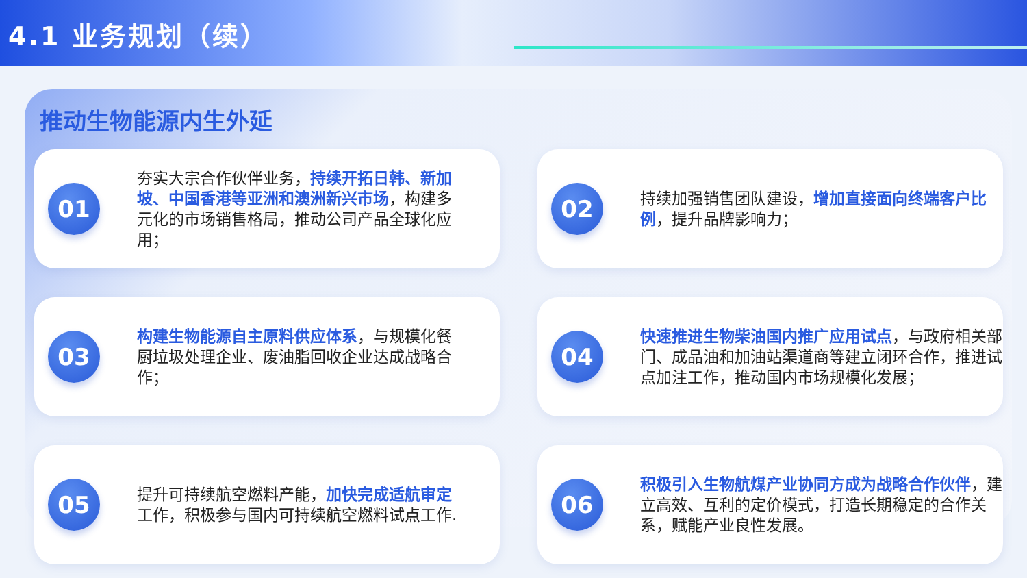4.1 业务规划（续）
推动生物能源内生外延
01
夯实大宗合作伙伴业务，持续开拓日韩、新加坡、中国香港等亚洲和澳洲新兴市场，构建多元化的市场销售格局，推动公司产品全球化应用；
02
持续加强销售团队建设，增加直接面向终端客户比例，提升品牌影响力；
03
构建生物能源自主原料供应体系，与规模化餐厨垃圾处理企业、废油脂回收企业达成战略合作；
04
快速推进生物柴油国内推广应用试点，与政府相关部门、成品油和加油站渠道商等建立闭环合作，推进试点加注工作，推动国内市场规模化发展；
05
提升可持续航空燃料产能，加快完成适航审定工作，积极参与国内可持续航空燃料试点工作.
06
积极引入生物航煤产业协同方成为战略合作伙伴，建立高效、互利的定价模式，打造长期稳定的合作关系，赋能产业良性发展。